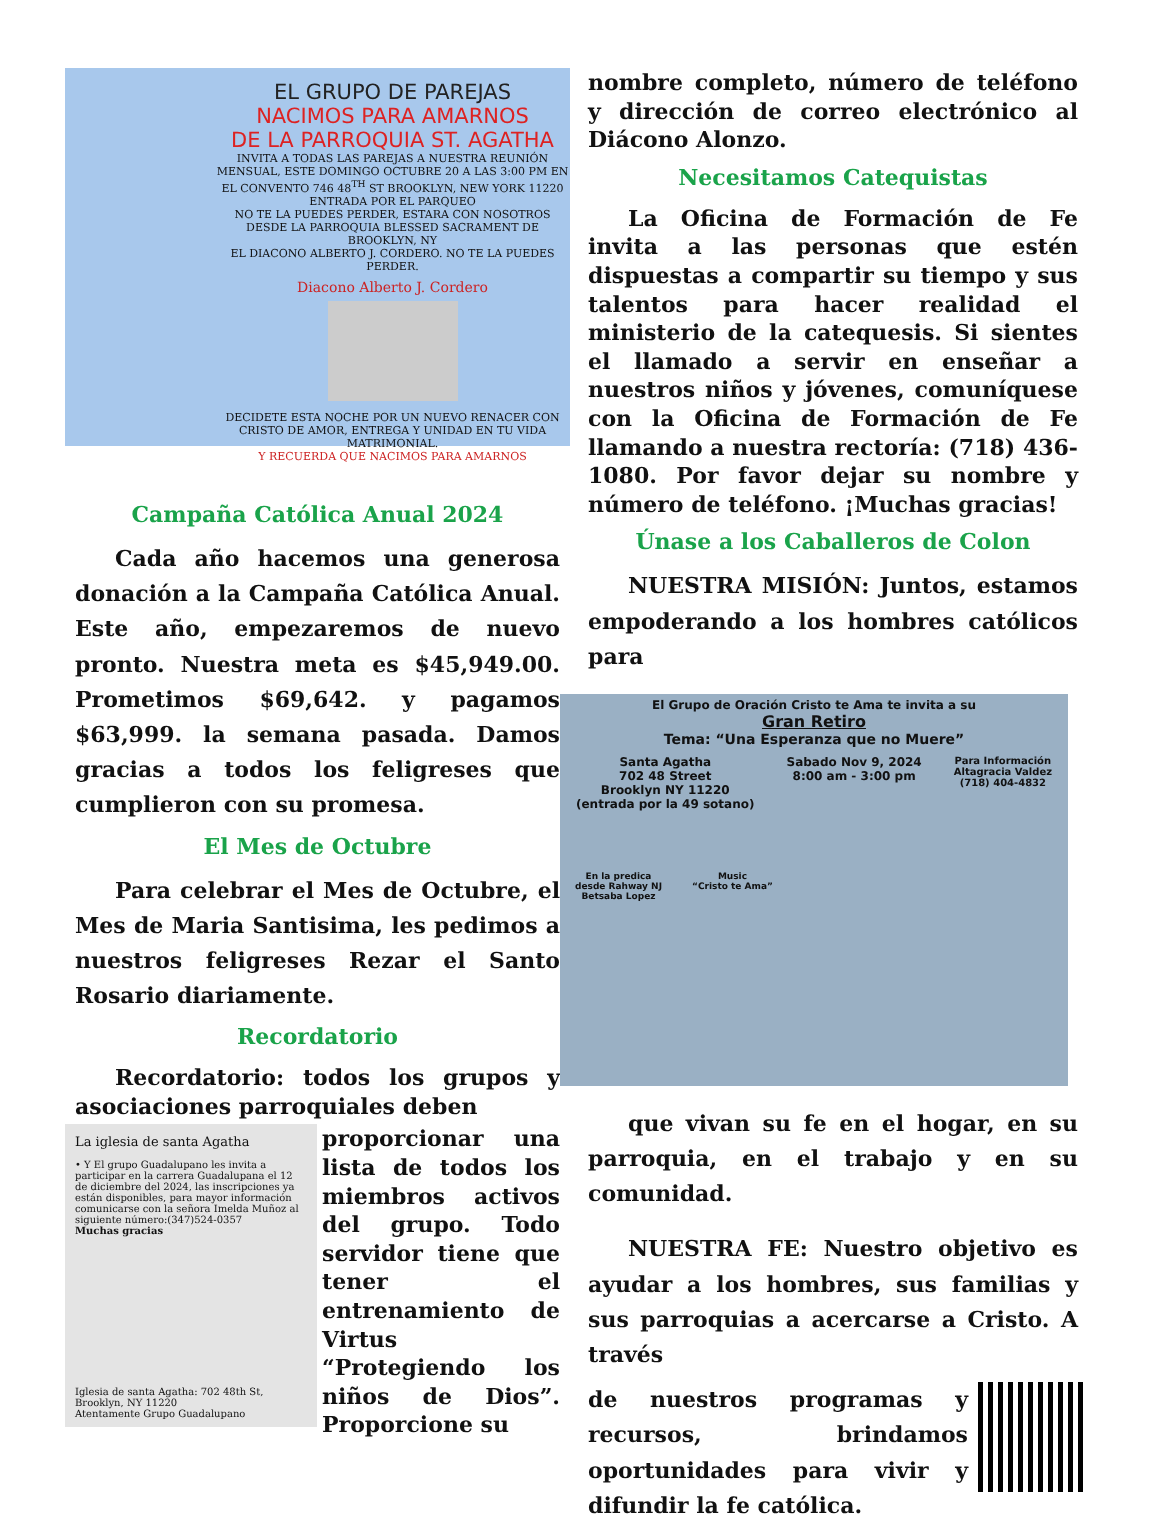EL GRUPO DE PAREJAS
NACIMOS PARA AMARNOS
DE LA PARROQUIA ST. AGATHA
INVITA A TODAS LAS PAREJAS A NUESTRA REUNIÓN MENSUAL, ESTE DOMINGO OCTUBRE 20 A LAS 3:00 PM EN EL CONVENTO 746 48<sup>TH</sup> ST BROOKLYN, NEW YORK 11220 ENTRADA POR EL PARQUEO
NO TE LA PUEDES PERDER, ESTARA CON NOSOTROS DESDE LA PARROQUIA BLESSED SACRAMENT DE BROOKLYN, NY
EL DIACONO ALBERTO J. CORDERO. NO TE LA PUEDES PERDER.
Diacono Alberto J. Cordero
DECIDETE ESTA NOCHE POR UN NUEVO RENACER CON CRISTO DE AMOR, ENTREGA Y UNIDAD EN TU VIDA MATRIMONIAL.
Y RECUERDA QUE NACIMOS PARA AMARNOS
Campaña Católica Anual 2024
Cada año hacemos una generosa donación a la Campaña Católica Anual. Este año, empezaremos de nuevo pronto. Nuestra meta es $45,949.00. Prometimos $69,642. y pagamos $63,999. la semana pasada. Damos gracias a todos los feligreses que cumplieron con su promesa.
El Mes de Octubre
Para celebrar el Mes de Octubre, el Mes de Maria Santisima, les pedimos a nuestros feligreses Rezar el Santo Rosario diariamente.
Recordatorio
Recordatorio: todos los grupos y asociaciones parroquiales deben
La iglesia de santa Agatha
• Y El grupo Guadalupano les invita a participar en la carrera Guadalupana el 12 de diciembre del 2024, las inscripciones ya están disponibles, para mayor información comunicarse con la señora Imelda Muñoz al siguiente número:(347)524-0357
Muchas gracias
Iglesia de santa Agatha: 702 48th St, Brooklyn, NY 11220
Atentamente Grupo Guadalupano
proporcionar una lista de todos los miembros activos del grupo. Todo servidor tiene que tener el entrenamiento de Virtus “Protegiendo los niños de Dios”. Proporcione su
nombre completo, número de teléfono y dirección de correo electrónico al Diácono Alonzo.
Necesitamos Catequistas
La Oficina de Formación de Fe invita a las personas que estén dispuestas a compartir su tiempo y sus talentos para hacer realidad el ministerio de la catequesis. Si sientes el llamado a servir en enseñar a nuestros niños y jóvenes, comuníquese con la Oficina de Formación de Fe llamando a nuestra rectoría: (718) 436-1080. Por favor dejar su nombre y número de teléfono. ¡Muchas gracias!
Únase a los Caballeros de Colon
NUESTRA MISIÓN: Juntos, estamos empoderando a los hombres católicos para
El Grupo de Oración Cristo te Ama te invita a su
Gran Retiro
Tema: “Una Esperanza que no Muere”
Santa Agatha
702 48 Street
Brooklyn NY 11220
(entrada por la 49 sotano)
Sabado Nov 9, 2024
8:00 am - 3:00 pm
Para Información
Altagracia Valdez
(718) 404-4832
En la predica
desde Rahway NJ
Betsaba Lopez
Music
“Cristo te Ama”
que vivan su fe en el hogar, en su parroquia, en el trabajo y en su comunidad.
NUESTRA FE: Nuestro objetivo es ayudar a los hombres, sus familias y sus parroquias a acercarse a Cristo. A través
de nuestros programas y recursos, brindamos oportunidades para vivir y difundir la fe católica.